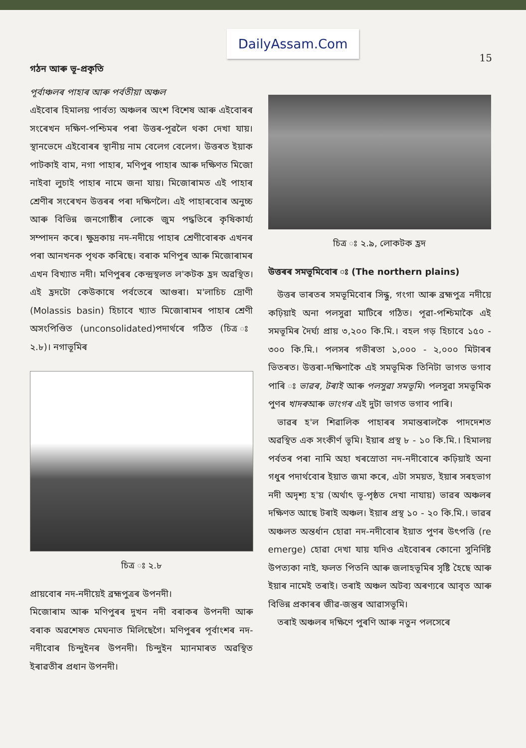DailyAssam.Com
15
গঠন আৰু ভূ-প্ৰকৃতি
পূৰ্বাঞ্চলৰ পাহাৰ আৰু পৰ্বতীয়া অঞ্চল
এইবোৰ হিমালয় পাৰ্বত্য অঞ্চলৰ অংশ বিশেষ আৰু এইবোৰৰ সংৰেখন দক্ষিণ-পশ্চিমৰ পৰা উত্তৰ-পূৱলৈ থকা দেখা যায়। স্থানভেদে এইবোৰৰ স্থানীয় নাম বেলেগ বেলেগ। উত্তৰত ইয়াক পাটকাই বাম, নগা পাহাৰ, মণিপুৰ পাহাৰ আৰু দক্ষিণত মিজো নাইবা লুচাই পাহাৰ নামে জনা যায়। মিজোৰামত এই পাহাৰ শ্ৰেণীৰ সংৰেখন উত্তৰৰ পৰা দক্ষিণলৈ। এই পাহাৰবোৰ অনুচ্চ আৰু বিভিন্ন জনগোষ্ঠীৰ লোকে জুম পদ্ধতিৰে কৃষিকাৰ্য্য সম্পাদন কৰে। ক্ষুদ্ৰকায় নদ-নদীয়ে পাহাৰ শ্ৰেণীবোৰক এখনৰ পৰা আনখনক পৃথক কৰিছে। বৰাক মণিপুৰ আৰু মিজোৰামৰ এখন বিখ্যাত নদী। মণিপুৰৰ কেন্দ্ৰস্থলত ল'কটক হ্ৰদ অৱস্থিত। এই হ্ৰদটো কেউকাষে পৰ্বতেৰে আগুৰা। ম'লাচিচ দ্ৰোণী (Molassis basin) হিচাবে খ্যাত মিজোৰামৰ পাহাৰ শ্ৰেণী অসংপিণ্ডিত (unconsolidated)পদাৰ্থৰে গঠিত (চিত্ৰ ঃ ২.৮)। নগাভূমিৰ
চিত্ৰ ঃ ২.৮
প্ৰায়বোৰ নদ-নদীয়েই ব্ৰহ্মপুত্ৰৰ উপনদী।
মিজোৰাম আৰু মণিপুৰৰ দুখন নদী বৰাকৰ উপনদী আৰু বৰাক অৱশেষত মেঘনাত মিলিছেগৈ। মণিপুৰৰ পূৰ্বাংশৰ নদ-নদীবোৰ চিন্দুইনৰ উপনদী। চিন্দুইন ম্যানমাৰত অৱস্থিত ইৰাৱতীৰ প্ৰধান উপনদী।
চিত্ৰ ঃ ২.৯, লোকটক হ্ৰদ
উত্তৰৰ সমভূমিবোৰ ঃ (The northern plains)
 উত্তৰ ভাৰতৰ সমভূমিবোৰ সিন্ধু, গংগা আৰু ব্ৰহ্মপুত্ৰ নদীয়ে কঢ়িয়াই অনা পলসুৱা মাটিৰে গঠিত। পূৱা-পশ্চিমাকৈ এই সমভূমিৰ দৈৰ্ঘ্য প্ৰায় ৩,২০০ কি.মি.। বহল গড় হিচাবে ১৫০ - ৩০০ কি.মি.। পলসৰ গভীৰতা ১,০০০ - ২,০০০ মিটাৰৰ ভিতৰত। উত্তৰা-দক্ষিণাকৈ এই সমভূমিক তিনিটা ভাগত ভগাব পাৰি ঃ ভাৱৰ, টৰাই আৰু পলসুৱা সমভূমি। পলসুৱা সমভূমিক পুণৰ খাদৰআৰু ভাংগৰ এই দুটা ভাগত ভগাব পাৰি।
 ভাৱৰ হ'ল শিৱালিক পাহাৰৰ সমান্তৰালকৈ পাদদেশত অৱস্থিত এক সংকীৰ্ণ ভূমি। ইয়াৰ প্ৰস্থ ৮ - ১০ কি.মি.। হিমালয় পৰ্বতৰ পৰা নামি অহা খৰস্ৰোতা নদ-নদীবোৰে কঢ়িয়াই অনা গধুৰ পদাৰ্থবোৰ ইয়াত জমা কৰে, এটা সময়ত, ইয়াৰ সৰহভাগ নদী অদৃশ্য হ'য় (অৰ্থাৎ ভূ-পৃষ্ঠত দেখা নাযায়) ভাৱৰ অঞ্চলৰ দক্ষিণত আছে টৰাই অঞ্চল। ইয়াৰ প্ৰস্থ ১০ - ২০ কি.মি.। ভাৱৰ অঞ্চলত অন্তৰ্ধান হোৱা নদ-নদীবোৰ ইয়াত পুণৰ উৎপত্তি (re emerge) হোৱা দেখা যায় যদিও এইবোৰৰ কোনো সুনিৰ্দিষ্ট উপত্যকা নাই, ফলত পিতনি আৰু জলাহভূমিৰ সৃষ্টি হৈছে আৰু ইয়াৰ নামেই তৰাই। তৰাই অঞ্চল অটব্য অৰণ্যৰে আবৃত আৰু বিভিন্ন প্ৰকাৰৰ জীৱ-জন্তুৰ আৱাসভূমি।
 তৰাই অঞ্চলৰ দক্ষিণে পুৰণি আৰু নতুন পলসেৰে